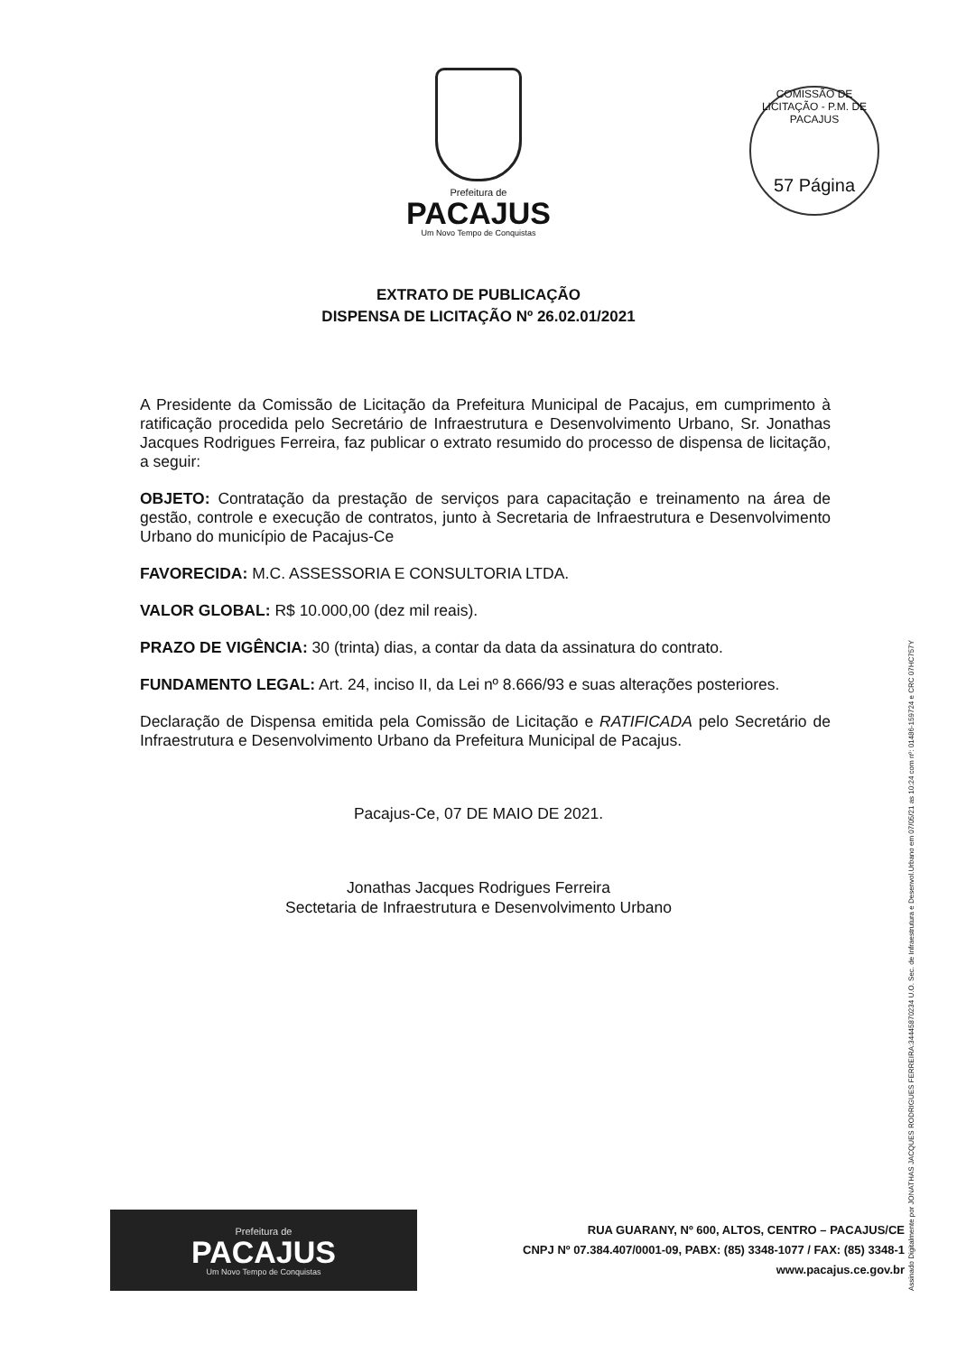Prefeitura de
PACAJUS
Um Novo Tempo de Conquistas
COMISSÃO DE LICITAÇÃO - P.M. DE PACAJUS
57 Página
EXTRATO DE PUBLICAÇÃO
DISPENSA DE LICITAÇÃO Nº 26.02.01/2021
A Presidente da Comissão de Licitação da Prefeitura Municipal de Pacajus, em cumprimento à ratificação procedida pelo Secretário de Infraestrutura e Desenvolvimento Urbano, Sr. Jonathas Jacques Rodrigues Ferreira, faz publicar o extrato resumido do processo de dispensa de licitação, a seguir:
OBJETO: Contratação da prestação de serviços para capacitação e treinamento na área de gestão, controle e execução de contratos, junto à Secretaria de Infraestrutura e Desenvolvimento Urbano do município de Pacajus-Ce
FAVORECIDA: M.C. ASSESSORIA E CONSULTORIA LTDA.
VALOR GLOBAL: R$ 10.000,00 (dez mil reais).
PRAZO DE VIGÊNCIA: 30 (trinta) dias, a contar da data da assinatura do contrato.
FUNDAMENTO LEGAL: Art. 24, inciso II, da Lei nº 8.666/93 e suas alterações posteriores.
Declaração de Dispensa emitida pela Comissão de Licitação e RATIFICADA pelo Secretário de Infraestrutura e Desenvolvimento Urbano da Prefeitura Municipal de Pacajus.
Pacajus-Ce, 07 DE MAIO DE 2021.
Jonathas Jacques Rodrigues Ferreira
Sectetaria de Infraestrutura e Desenvolvimento Urbano
Assinado Digitalmente por JONATHAS JACQUES RODRIGUES FERREIRA:34445870234 U.O. Sec. de Infraestrutura e Desenvol.Urbano em 07/05/21 as 10:24 com nº: 01486-159724 e CRC 07HC757Y
Prefeitura de
PACAJUS
Um Novo Tempo de Conquistas
RUA GUARANY, Nº 600, ALTOS, CENTRO – PACAJUS/CE
CNPJ Nº 07.384.407/0001-09, PABX: (85) 3348-1077 / FAX: (85) 3348-1
www.pacajus.ce.gov.br